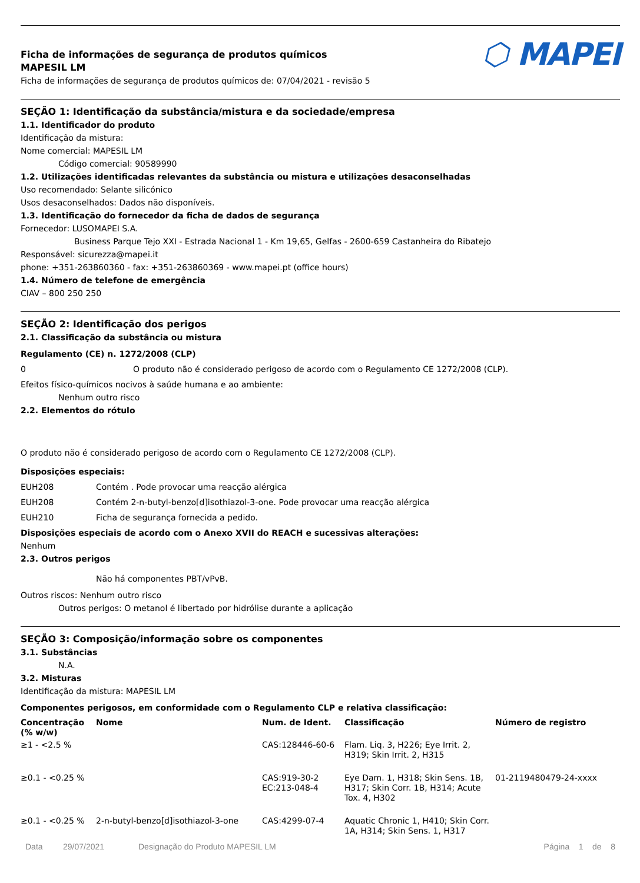Ficha de informações de segurança de produtos químicos
MAPESIL LM
Ficha de informações de segurança de produtos químicos de: 07/04/2021 - revisão 5
⬡ MAPEI
SEÇÃO 1: Identificação da substância/mistura e da sociedade/empresa
1.1. Identificador do produto
Identificação da mistura:
Nome comercial: MAPESIL LM
Código comercial: 90589990
1.2. Utilizações identificadas relevantes da substância ou mistura e utilizações desaconselhadas
Uso recomendado: Selante silicónico
Usos desaconselhados: Dados não disponíveis.
1.3. Identificação do fornecedor da ficha de dados de segurança
Fornecedor: LUSOMAPEI S.A.
Business Parque Tejo XXI - Estrada Nacional 1 - Km 19,65, Gelfas - 2600-659 Castanheira do Ribatejo
Responsável: sicurezza@mapei.it
phone: +351-263860360 - fax: +351-263860369 - www.mapei.pt (office hours)
1.4. Número de telefone de emergência
CIAV – 800 250 250
SEÇÃO 2: Identificação dos perigos
2.1. Classificação da substância ou mistura
Regulamento (CE) n. 1272/2008 (CLP)
0 O produto não é considerado perigoso de acordo com o Regulamento CE 1272/2008 (CLP).
Efeitos físico-químicos nocivos à saúde humana e ao ambiente:
Nenhum outro risco
2.2. Elementos do rótulo
O produto não é considerado perigoso de acordo com o Regulamento CE 1272/2008 (CLP).
Disposições especiais:
EUH208 Contém . Pode provocar uma reacção alérgica
EUH208 Contém 2-n-butyl-benzo[d]isothiazol-3-one. Pode provocar uma reacção alérgica
EUH210 Ficha de segurança fornecida a pedido.
Disposições especiais de acordo com o Anexo XVII do REACH e sucessivas alterações:
Nenhum
2.3. Outros perigos
Não há componentes PBT/vPvB.
Outros riscos: Nenhum outro risco
Outros perigos: O metanol é libertado por hidrólise durante a aplicação
SEÇÃO 3: Composição/informação sobre os componentes
3.1. Substâncias
N.A.
3.2. Misturas
Identificação da mistura: MAPESIL LM
Componentes perigosos, em conformidade com o Regulamento CLP e relativa classificação:
| Concentração (% w/w) | Nome | Num. de Ident. | Classificação | Número de registro |
| --- | --- | --- | --- | --- |
| ≥1 - <2.5 % | | CAS:128446-60-6 | Flam. Liq. 3, H226; Eye Irrit. 2, H319; Skin Irrit. 2, H315 | |
| ≥0.1 - <0.25 % | | CAS:919-30-2 EC:213-048-4 | Eye Dam. 1, H318; Skin Sens. 1B, H317; Skin Corr. 1B, H314; Acute Tox. 4, H302 | 01-2119480479-24-xxxx |
| ≥0.1 - <0.25 % | 2-n-butyl-benzo[d]isothiazol-3-one | CAS:4299-07-4 | Aquatic Chronic 1, H410; Skin Corr. 1A, H314; Skin Sens. 1, H317 | |
Data 29/07/2021 Designação do Produto MAPESIL LM Página 1 de 8